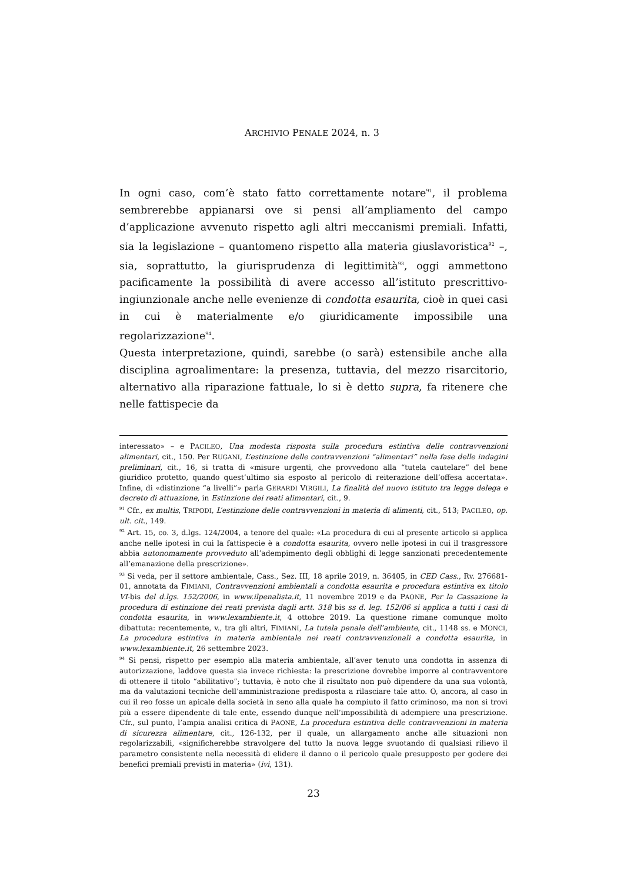ARCHIVIO PENALE 2024, n. 3
In ogni caso, com’è stato fatto correttamente notare<sup>91</sup>, il problema sembrerebbe appianarsi ove si pensi all’ampliamento del campo d’applicazione avvenuto rispetto agli altri meccanismi premiali. Infatti, sia la legislazione – quantomeno rispetto alla materia giuslavoristica<sup>92</sup> –, sia, soprattutto, la giurisprudenza di legittimità<sup>93</sup>, oggi ammettono pacificamente la possibilità di avere accesso all’istituto prescrittivo-ingiunzionale anche nelle evenienze di condotta esaurita, cioè in quei casi in cui è materialmente e/o giuridicamente impossibile una regolarizzazione<sup>94</sup>.
Questa interpretazione, quindi, sarebbe (o sarà) estensibile anche alla disciplina agroalimentare: la presenza, tuttavia, del mezzo risarcitorio, alternativo alla riparazione fattuale, lo si è detto supra, fa ritenere che nelle fattispecie da
interessato» – e PACILEO, Una modesta risposta sulla procedura estintiva delle contravvenzioni alimentari, cit., 150. Per RUGANI, L’estinzione delle contravvenzioni “alimentari” nella fase delle indagini preliminari, cit., 16, si tratta di «misure urgenti, che provvedono alla “tutela cautelare” del bene giuridico protetto, quando quest’ultimo sia esposto al pericolo di reiterazione dell’offesa accertata». Infine, di «distinzione “a livelli”» parla GERARDI VIRGILI, La finalità del nuovo istituto tra legge delega e decreto di attuazione, in Estinzione dei reati alimentari, cit., 9.
<sup>91</sup> Cfr., ex multis, TRIPODI, L’estinzione delle contravvenzioni in materia di alimenti, cit., 513; PACILEO, op. ult. cit., 149.
<sup>92</sup> Art. 15, co. 3, d.lgs. 124/2004, a tenore del quale: «La procedura di cui al presente articolo si applica anche nelle ipotesi in cui la fattispecie è a condotta esaurita, ovvero nelle ipotesi in cui il trasgressore abbia autonomamente provveduto all’adempimento degli obblighi di legge sanzionati precedentemente all’emanazione della prescrizione».
<sup>93</sup> Si veda, per il settore ambientale, Cass., Sez. III, 18 aprile 2019, n. 36405, in CED Cass., Rv. 276681-01, annotata da FIMIANI, Contravvenzioni ambientali a condotta esaurita e procedura estintiva ex titolo VI-bis del d.lgs. 152/2006, in www.ilpenalista.it, 11 novembre 2019 e da PAONE, Per la Cassazione la procedura di estinzione dei reati prevista dagli artt. 318 bis ss d. leg. 152/06 si applica a tutti i casi di condotta esaurita, in www.lexambiente.it, 4 ottobre 2019. La questione rimane comunque molto dibattuta: recentemente, v., tra gli altri, FIMIANI, La tutela penale dell’ambiente, cit., 1148 ss. e MONCI, La procedura estintiva in materia ambientale nei reati contravvenzionali a condotta esaurita, in www.lexambiente.it, 26 settembre 2023.
<sup>94</sup> Si pensi, rispetto per esempio alla materia ambientale, all’aver tenuto una condotta in assenza di autorizzazione, laddove questa sia invece richiesta: la prescrizione dovrebbe imporre al contravventore di ottenere il titolo “abilitativo”; tuttavia, è noto che il risultato non può dipendere da una sua volontà, ma da valutazioni tecniche dell’amministrazione predisposta a rilasciare tale atto. O, ancora, al caso in cui il reo fosse un apicale della società in seno alla quale ha compiuto il fatto criminoso, ma non si trovi più a essere dipendente di tale ente, essendo dunque nell’impossibilità di adempiere una prescrizione. Cfr., sul punto, l’ampia analisi critica di PAONE, La procedura estintiva delle contravvenzioni in materia di sicurezza alimentare, cit., 126-132, per il quale, un allargamento anche alle situazioni non regolarizzabili, «significherebbe stravolgere del tutto la nuova legge svuotando di qualsiasi rilievo il parametro consistente nella necessità di elidere il danno o il pericolo quale presupposto per godere dei benefici premiali previsti in materia» (ivi, 131).
23